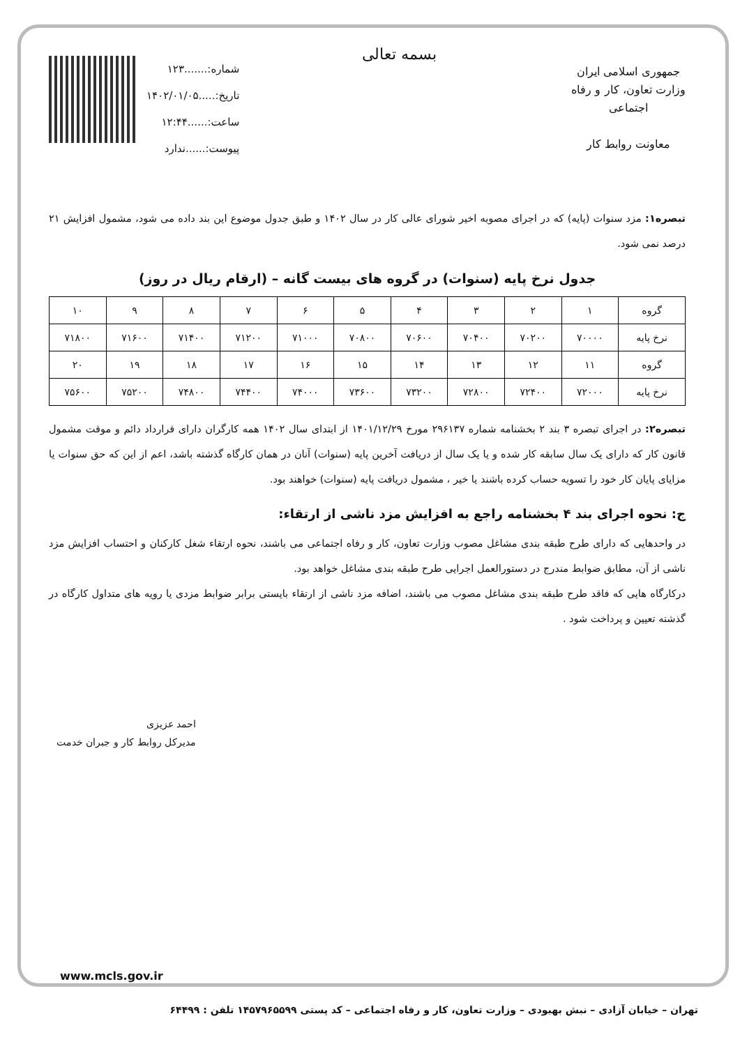جمهوری اسلامی ایران
وزارت تعاون، کار و رفاه اجتماعی
معاونت روابط کار
بسمه تعالی
شماره:.......۱۲۳
تاریخ:.....۱۴۰۲/۰۱/۰۵
ساعت:......۱۲:۴۴
پیوست:......ندارد
تبصره۱: مزد سنوات (پایه) که در اجرای مصوبه اخیر شورای عالی کار در سال ۱۴۰۲ و طبق جدول موضوع این بند داده می شود، مشمول افزایش ۲۱ درصد نمی شود.
جدول نرخ پایه (سنوات) در گروه های بیست گانه – (ارقام ریال در روز)
| گروه | ۱ | ۲ | ۳ | ۴ | ۵ | ۶ | ۷ | ۸ | ۹ | ۱۰ |
| نرخ پایه | ۷۰۰۰۰ | ۷۰۲۰۰ | ۷۰۴۰۰ | ۷۰۶۰۰ | ۷۰۸۰۰ | ۷۱۰۰۰ | ۷۱۲۰۰ | ۷۱۴۰۰ | ۷۱۶۰۰ | ۷۱۸۰۰ |
| گروه | ۱۱ | ۱۲ | ۱۳ | ۱۴ | ۱۵ | ۱۶ | ۱۷ | ۱۸ | ۱۹ | ۲۰ |
| نرخ پایه | ۷۲۰۰۰ | ۷۲۴۰۰ | ۷۲۸۰۰ | ۷۳۲۰۰ | ۷۳۶۰۰ | ۷۴۰۰۰ | ۷۴۴۰۰ | ۷۴۸۰۰ | ۷۵۲۰۰ | ۷۵۶۰۰ |
تبصره۲: در اجرای تبصره ۳ بند ۲ بخشنامه شماره ۲۹۶۱۳۷ مورخ ۱۴۰۱/۱۲/۲۹ از ابتدای سال ۱۴۰۲ همه کارگران دارای قرارداد دائم و موقت مشمول قانون کار که دارای یک سال سابقه کار شده و یا یک سال از دریافت آخرین پایه (سنوات) آنان در همان کارگاه گذشته باشد، اعم از این که حق سنوات یا مزایای پایان کار خود را تسویه حساب کرده باشند یا خیر ، مشمول دریافت پایه (سنوات) خواهند بود.
ج: نحوه اجرای بند ۴ بخشنامه راجع به افزایش مزد ناشی از ارتقاء:
در واحدهایی که دارای طرح طبقه بندی مشاغل مصوب وزارت تعاون، کار و رفاه اجتماعی می باشند، نحوه ارتقاء شغل کارکنان و احتساب افزایش مزد ناشی از آن، مطابق ضوابط مندرج در دستورالعمل اجرایی طرح طبقه بندی مشاغل خواهد بود.
درکارگاه هایی که فاقد طرح طبقه بندی مشاغل مصوب می باشند، اضافه مزد ناشی از ارتقاء بایستی برابر ضوابط مزدی یا رویه های متداول کارگاه در گذشته تعیین و پرداخت شود .
احمد عزیزی
مدیرکل روابط کار و جبران خدمت
www.mcls.gov.ir
تهران – خیابان آزادی – نبش بهبودی – وزارت تعاون، کار و رفاه اجتماعی – کد پستی ۱۴۵۷۹۶۵۵۹۹ تلفن : ۶۴۴۹۹